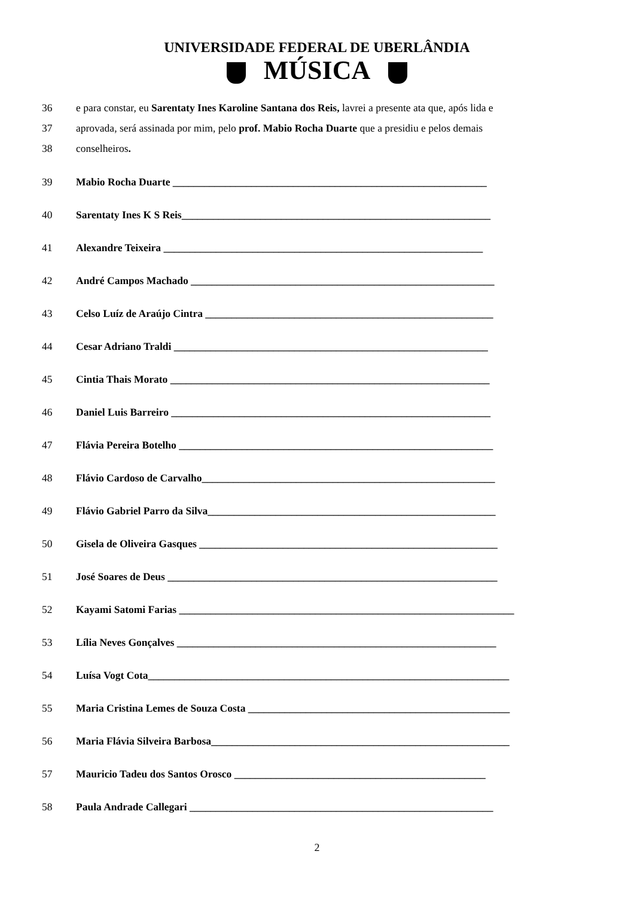UNIVERSIDADE FEDERAL DE UBERLÂNDIA
MÚSICA
36 e para constar, eu Sarentaty Ines Karoline Santana dos Reis, lavrei a presente ata que, após lida e
37 aprovada, será assinada por mim, pelo prof. Mabio Rocha Duarte que a presidiu e pelos demais
38 conselheiros.
39 Mabio Rocha Duarte ____________________________________________________________
40 Sarentaty Ines K S Reis___________________________________________________________
41 Alexandre Teixeira _____________________________________________________________
42 André Campos Machado __________________________________________________________
43
Celso Luíz de Araújo Cintra _______________________________________________________
44 Cesar Adriano Traldi ____________________________________________________________
45 Cintia Thais Morato _____________________________________________________________
46 Daniel Luis Barreiro _____________________________________________________________
47
Flávia Pereira Botelho ____________________________________________________________
48 Flávio Cardoso de Carvalho________________________________________________________
49
Flávio Gabriel Parro da Silva_______________________________________________________
50
Gisela de Oliveira Gasques _________________________________________________________
51
José Soares de Deus _______________________________________________________________
52
Kayami Satomi Farias ________________________________________________________________
53
Lília Neves Gonçalves _____________________________________________________________
54
Luísa Vogt Cota_____________________________________________________________________
55
Maria Cristina Lemes de Souza Costa __________________________________________________
56
Maria Flávia Silveira Barbosa_________________________________________________________
57 Mauricio Tadeu dos Santos Orosco ________________________________________________
58 Paula Andrade Callegari __________________________________________________________
2